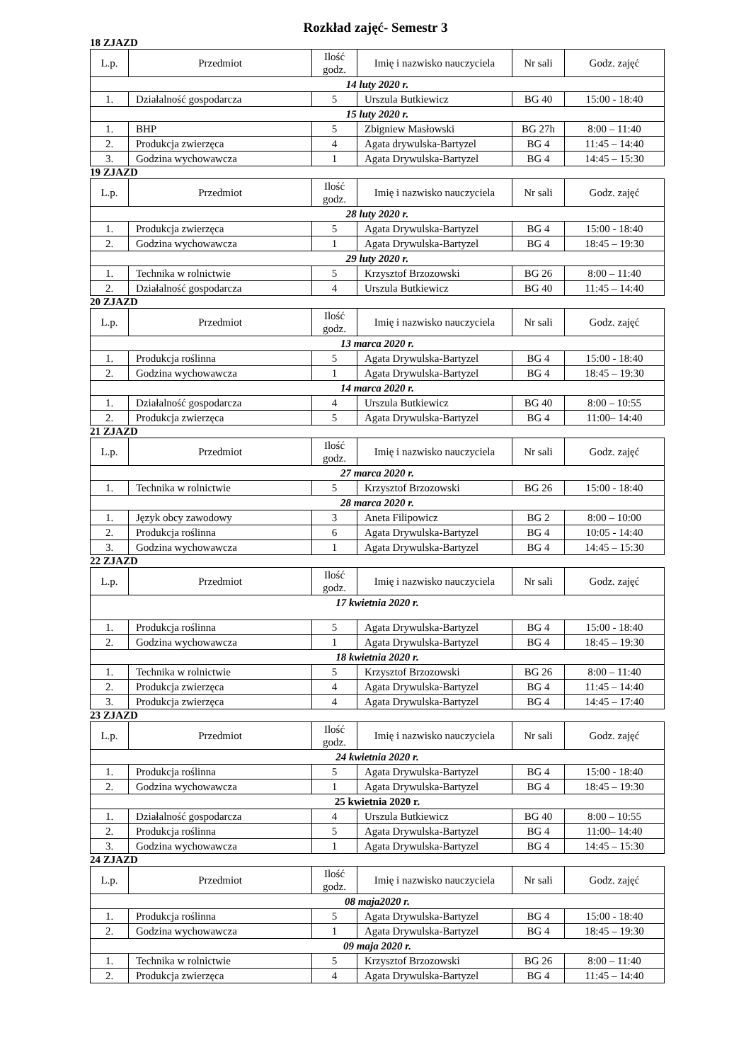Rozkład zajęć- Semestr 3
18 ZJAZD
| L.p. | Przedmiot | Ilość godz. | Imię i nazwisko nauczyciela | Nr sali | Godz. zajęć |
| --- | --- | --- | --- | --- | --- |
| 14 luty 2020 r. | | | | | |
| 1. | Działalność gospodarcza | 5 | Urszula Butkiewicz | BG 40 | 15:00 - 18:40 |
| 15 luty 2020 r. | | | | | |
| 1. | BHP | 5 | Zbigniew Masłowski | BG 27h | 8:00 – 11:40 |
| 2. | Produkcja zwierzęca | 4 | Agata drywulska-Bartyzel | BG 4 | 11:45 – 14:40 |
| 3. | Godzina wychowawcza | 1 | Agata Drywulska-Bartyzel | BG 4 | 14:45 – 15:30 |
19 ZJAZD
| L.p. | Przedmiot | Ilość godz. | Imię i nazwisko nauczyciela | Nr sali | Godz. zajęć |
| --- | --- | --- | --- | --- | --- |
| 28 luty 2020 r. | | | | | |
| 1. | Produkcja zwierzęca | 5 | Agata Drywulska-Bartyzel | BG 4 | 15:00 - 18:40 |
| 2. | Godzina wychowawcza | 1 | Agata Drywulska-Bartyzel | BG 4 | 18:45 – 19:30 |
| 29 luty 2020 r. | | | | | |
| 1. | Technika w rolnictwie | 5 | Krzysztof Brzozowski | BG 26 | 8:00 – 11:40 |
| 2. | Działalność gospodarcza | 4 | Urszula Butkiewicz | BG 40 | 11:45 – 14:40 |
20 ZJAZD
| L.p. | Przedmiot | Ilość godz. | Imię i nazwisko nauczyciela | Nr sali | Godz. zajęć |
| --- | --- | --- | --- | --- | --- |
| 13 marca 2020 r. | | | | | |
| 1. | Produkcja roślinna | 5 | Agata Drywulska-Bartyzel | BG 4 | 15:00 - 18:40 |
| 2. | Godzina wychowawcza | 1 | Agata Drywulska-Bartyzel | BG 4 | 18:45 – 19:30 |
| 14 marca 2020 r. | | | | | |
| 1. | Działalność gospodarcza | 4 | Urszula Butkiewicz | BG 40 | 8:00 – 10:55 |
| 2. | Produkcja zwierzęca | 5 | Agata Drywulska-Bartyzel | BG 4 | 11:00– 14:40 |
21 ZJAZD
| L.p. | Przedmiot | Ilość godz. | Imię i nazwisko nauczyciela | Nr sali | Godz. zajęć |
| --- | --- | --- | --- | --- | --- |
| 27 marca 2020 r. | | | | | |
| 1. | Technika w rolnictwie | 5 | Krzysztof Brzozowski | BG 26 | 15:00 - 18:40 |
| 28 marca 2020 r. | | | | | |
| 1. | Język obcy zawodowy | 3 | Aneta Filipowicz | BG 2 | 8:00 – 10:00 |
| 2. | Produkcja roślinna | 6 | Agata Drywulska-Bartyzel | BG 4 | 10:05 - 14:40 |
| 3. | Godzina wychowawcza | 1 | Agata Drywulska-Bartyzel | BG 4 | 14:45 – 15:30 |
22 ZJAZD
| L.p. | Przedmiot | Ilość godz. | Imię i nazwisko nauczyciela | Nr sali | Godz. zajęć |
| --- | --- | --- | --- | --- | --- |
| 17 kwietnia 2020 r. | | | | | |
| 1. | Produkcja roślinna | 5 | Agata Drywulska-Bartyzel | BG 4 | 15:00 - 18:40 |
| 2. | Godzina wychowawcza | 1 | Agata Drywulska-Bartyzel | BG 4 | 18:45 – 19:30 |
| 18 kwietnia 2020 r. | | | | | |
| 1. | Technika w rolnictwie | 5 | Krzysztof Brzozowski | BG 26 | 8:00 – 11:40 |
| 2. | Produkcja zwierzęca | 4 | Agata Drywulska-Bartyzel | BG 4 | 11:45 – 14:40 |
| 3. | Produkcja zwierzęca | 4 | Agata Drywulska-Bartyzel | BG 4 | 14:45 – 17:40 |
23 ZJAZD
| L.p. | Przedmiot | Ilość godz. | Imię i nazwisko nauczyciela | Nr sali | Godz. zajęć |
| --- | --- | --- | --- | --- | --- |
| 24 kwietnia 2020 r. | | | | | |
| 1. | Produkcja roślinna | 5 | Agata Drywulska-Bartyzel | BG 4 | 15:00 - 18:40 |
| 2. | Godzina wychowawcza | 1 | Agata Drywulska-Bartyzel | BG 4 | 18:45 – 19:30 |
| 25 kwietnia 2020 r. | | | | | |
| 1. | Działalność gospodarcza | 4 | Urszula Butkiewicz | BG 40 | 8:00 – 10:55 |
| 2. | Produkcja roślinna | 5 | Agata Drywulska-Bartyzel | BG 4 | 11:00– 14:40 |
| 3. | Godzina wychowawcza | 1 | Agata Drywulska-Bartyzel | BG 4 | 14:45 – 15:30 |
24 ZJAZD
| L.p. | Przedmiot | Ilość godz. | Imię i nazwisko nauczyciela | Nr sali | Godz. zajęć |
| --- | --- | --- | --- | --- | --- |
| 08 maja2020 r. | | | | | |
| 1. | Produkcja roślinna | 5 | Agata Drywulska-Bartyzel | BG 4 | 15:00 - 18:40 |
| 2. | Godzina wychowawcza | 1 | Agata Drywulska-Bartyzel | BG 4 | 18:45 – 19:30 |
| 09 maja 2020 r. | | | | | |
| 1. | Technika w rolnictwie | 5 | Krzysztof Brzozowski | BG 26 | 8:00 – 11:40 |
| 2. | Produkcja zwierzęca | 4 | Agata Drywulska-Bartyzel | BG 4 | 11:45 – 14:40 |